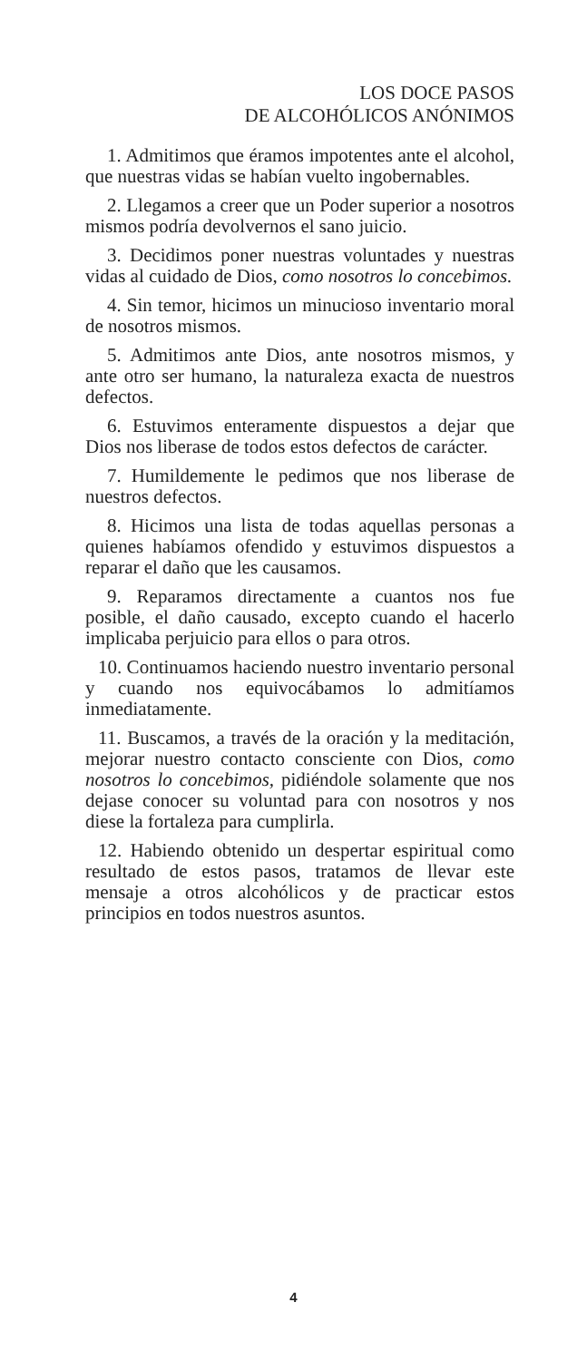LOS DOCE PASOS
DE ALCOHÓLICOS ANÓNIMOS
1. Admitimos que éramos impotentes ante el alcohol, que nuestras vidas se habían vuelto ingobernables.
2. Llegamos a creer que un Poder superior a nosotros mismos podría devolvernos el sano juicio.
3. Decidimos poner nuestras voluntades y nuestras vidas al cuidado de Dios, como nosotros lo concebimos.
4. Sin temor, hicimos un minucioso inventario moral de nosotros mismos.
5. Admitimos ante Dios, ante nosotros mismos, y ante otro ser humano, la naturaleza exacta de nuestros defectos.
6. Estuvimos enteramente dispuestos a dejar que Dios nos liberase de todos estos defectos de carácter.
7. Humildemente le pedimos que nos liberase de nuestros defectos.
8. Hicimos una lista de todas aquellas personas a quienes habíamos ofendido y estuvimos dispuestos a reparar el daño que les causamos.
9. Reparamos directamente a cuantos nos fue posible, el daño causado, excepto cuando el hacerlo implicaba perjuicio para ellos o para otros.
10. Continuamos haciendo nuestro inventario personal y cuando nos equivocábamos lo admitíamos inmediatamente.
11. Buscamos, a través de la oración y la meditación, mejorar nuestro contacto consciente con Dios, como nosotros lo concebimos, pidiéndole solamente que nos dejase conocer su voluntad para con nosotros y nos diese la fortaleza para cumplirla.
12. Habiendo obtenido un despertar espiritual como resultado de estos pasos, tratamos de llevar este mensaje a otros alcohólicos y de practicar estos principios en todos nuestros asuntos.
4